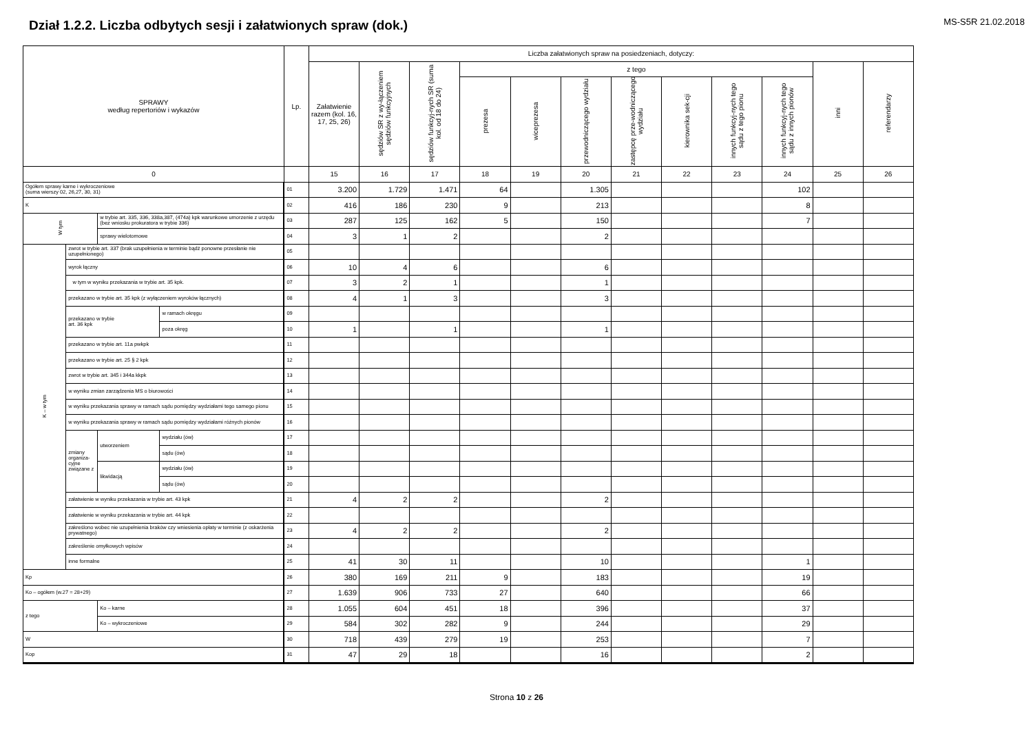MS-S5R 21.02.2018
Dział 1.2.2. Liczba odbytych sesji i załatwionych spraw (dok.)
| SPRAWY według repertoriów i wykazów | | | | Lp. | Liczba załatwionych spraw na posiedzeniach, dotyczy: | | | | | | | | | | | |
| --- | --- | --- | --- | --- | --- | --- | --- | --- | --- | --- | --- | --- | --- | --- | --- | --- |
| | | | | | Załatwienie razem (kol. 16, 17, 25, 26) | sędziów SR z wy-łączeniem sędziów funkcyjnych | sędziów funkcyj-nych SR (suma kol. od 18 do 24) | z tego | | | | | | | inni | referendarzy |
| | | | | | | | | prezesa | wiceprezesa | przewodniczącego wydziału | zastępcę prze-wodniczącego wydziału | kierownika sek-cji | innych funkcyj-nych tego sądu z tego pionu | innych funkcyj-nych tego sądu z innych pionów | | |
| 0 | | | | | 15 | 16 | 17 | 18 | 19 | 20 | 21 | 22 | 23 | 24 | 25 | 26 |
| Ogółem sprawy karne i wykroczeniowe (suma wierszy 02, 26,27, 30, 31) | | | | 01 | 3.200 | 1.729 | 1.471 | 64 | | 1.305 | | | | 102 | | |
| K | | | | 02 | 416 | 186 | 230 | 9 | | 213 | | | | 8 | | |
| W tym | | w trybie art. 335, 336, 338a,387, (474a) kpk warunkowe umorzenie z urzędu (bez wniosku prokuratora w trybie 336) | | 03 | 287 | 125 | 162 | 5 | | 150 | | | | 7 | | |
| | | sprawy wielotomowe | | 04 | 3 | 1 | 2 | | | 2 | | | | | | |
| K – w tym | zwrot w trybie art. 337 (brak uzupełnienia w terminie bądź ponowne przesłanie nie uzupełnionego) | | | 05 | | | | | | | | | | | | |
| | wyrok łączny | | | 06 | 10 | 4 | 6 | | | 6 | | | | | | |
| | w tym w wyniku przekazania w trybie art. 35 kpk. | | | 07 | 3 | 2 | 1 | | | 1 | | | | | | |
| | przekazano w trybie art. 35 kpk (z wyłączeniem wyroków łącznych) | | | 08 | 4 | 1 | 3 | | | 3 | | | | | | |
| | przekazano w trybie art. 36 kpk | | w ramach okręgu | 09 | | | | | | | | | | | | |
| | | | poza okręg | 10 | 1 | | 1 | | | 1 | | | | | | |
| | przekazano w trybie art. 11a pwkpk | | | 11 | | | | | | | | | | | | |
| | przekazano w trybie art. 25 § 2 kpk | | | 12 | | | | | | | | | | | | |
| | zwrot w trybie art. 345 i 344a kkpk | | | 13 | | | | | | | | | | | | |
| | w wyniku zmian zarządzenia MS o biurowości | | | 14 | | | | | | | | | | | | |
| | w wyniku przekazania sprawy w ramach sądu pomiędzy wydziałami tego samego pionu | | | 15 | | | | | | | | | | | | |
| | w wyniku przekazania sprawy w ramach sądu pomiędzy wydziałami różnych pionów | | | 16 | | | | | | | | | | | | |
| | zmiany organiza- cyjne związane z | utworzeniem | wydziału (ów) | 17 | | | | | | | | | | | | |
| | | | sądu (ów) | 18 | | | | | | | | | | | | |
| | | likwidacją | wydziału (ów) | 19 | | | | | | | | | | | | |
| | | | sądu (ów) | 20 | | | | | | | | | | | | |
| | załatwienie w wyniku przekazania w trybie art. 43 kpk | | | 21 | 4 | 2 | 2 | | | 2 | | | | | | |
| | załatwienie w wyniku przekazania w trybie art. 44 kpk | | | 22 | | | | | | | | | | | | |
| | zakreślono wobec nie uzupełnienia braków czy wniesienia opłaty w terminie (z oskarżenia prywatnego) | | | 23 | 4 | 2 | 2 | | | 2 | | | | | | |
| | zakreślenie omyłkowych wpisów | | | 24 | | | | | | | | | | | | |
| | inne formalne | | | 25 | 41 | 30 | 11 | | | 10 | | | | 1 | | |
| Kp | | | | 26 | 380 | 169 | 211 | 9 | | 183 | | | | 19 | | |
| Ko – ogółem (w.27 = 28+29) | | | | 27 | 1.639 | 906 | 733 | 27 | | 640 | | | | 66 | | |
| z tego | | Ko – karne | | 28 | 1.055 | 604 | 451 | 18 | | 396 | | | | 37 | | |
| | | Ko – wykroczeniowe | | 29 | 584 | 302 | 282 | 9 | | 244 | | | | 29 | | |
| W | | | | 30 | 718 | 439 | 279 | 19 | | 253 | | | | 7 | | |
| Kop | | | | 31 | 47 | 29 | 18 | | | 16 | | | | 2 | | |
Strona 10 z 26